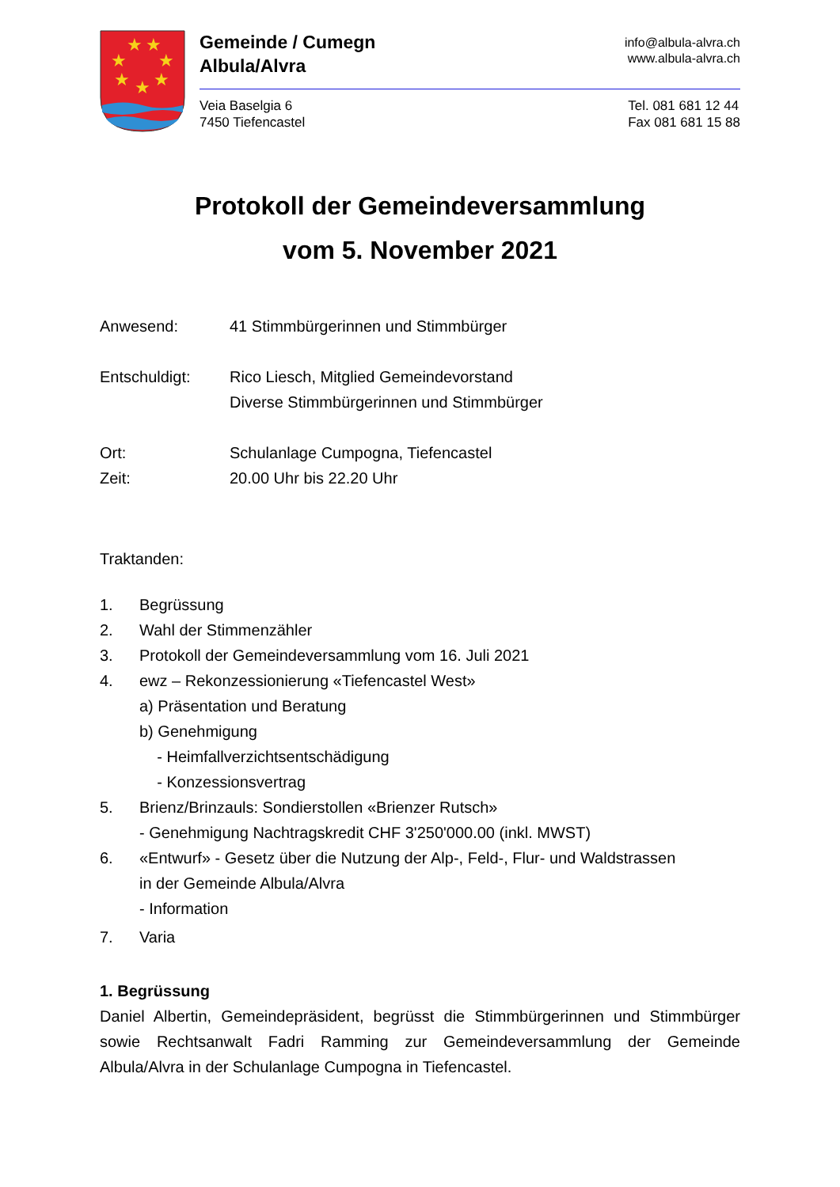★
★
★
★
★
★
★
Gemeinde / Cumegn
Albula/Alvra
info@albula-alvra.ch
www.albula-alvra.ch
Veia Baselgia 6
7450 Tiefencastel
Tel. 081 681 12 44
Fax 081 681 15 88
Protokoll der Gemeindeversammlung
vom 5. November 2021
Anwesend: 41 Stimmbürgerinnen und Stimmbürger
Entschuldigt: Rico Liesch, Mitglied Gemeindevorstand
Diverse Stimmbürgerinnen und Stimmbürger
Ort: Schulanlage Cumpogna, Tiefencastel
Zeit: 20.00 Uhr bis 22.20 Uhr
Traktanden:
1. Begrüssung
2. Wahl der Stimmenzähler
3. Protokoll der Gemeindeversammlung vom 16. Juli 2021
4. ewz – Rekonzessionierung «Tiefencastel West»
a) Präsentation und Beratung
b) Genehmigung
- Heimfallverzichtsentschädigung
- Konzessionsvertrag
5. Brienz/Brinzauls: Sondierstollen «Brienzer Rutsch»
- Genehmigung Nachtragskredit CHF 3'250'000.00 (inkl. MWST)
6. «Entwurf» - Gesetz über die Nutzung der Alp-, Feld-, Flur- und Waldstrassen
in der Gemeinde Albula/Alvra
- Information
7. Varia
1. Begrüssung
Daniel Albertin, Gemeindepräsident, begrüsst die Stimmbürgerinnen und Stimm­bürger sowie Rechtsanwalt Fadri Ramming zur Gemeindeversammlung der Ge­meinde Albula/Alvra in der Schulanlage Cumpogna in Tiefencastel.